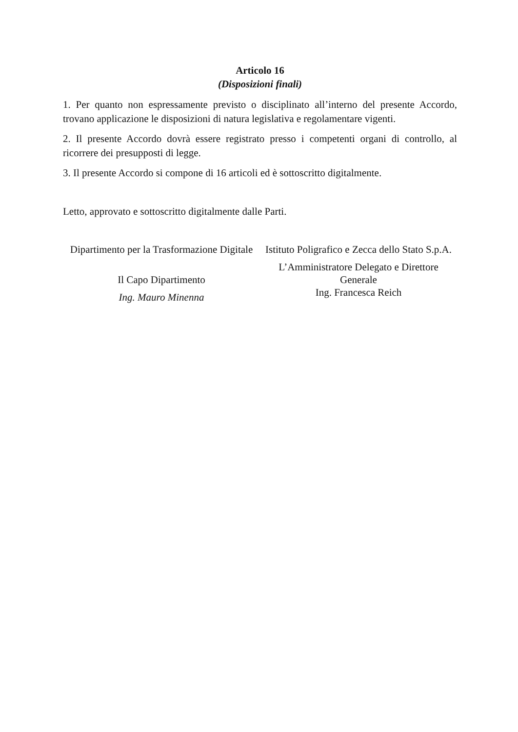Articolo 16
(Disposizioni finali)
1. Per quanto non espressamente previsto o disciplinato all’interno del presente Accordo, trovano applicazione le disposizioni di natura legislativa e regolamentare vigenti.
2. Il presente Accordo dovrà essere registrato presso i competenti organi di controllo, al ricorrere dei presupposti di legge.
3. Il presente Accordo si compone di 16 articoli ed è sottoscritto digitalmente.
Letto, approvato e sottoscritto digitalmente dalle Parti.
Dipartimento per la Trasformazione Digitale
Il Capo Dipartimento
Ing. Mauro Minenna
Istituto Poligrafico e Zecca dello Stato S.p.A.
L’Amministratore Delegato e Direttore Generale
Ing. Francesca Reich